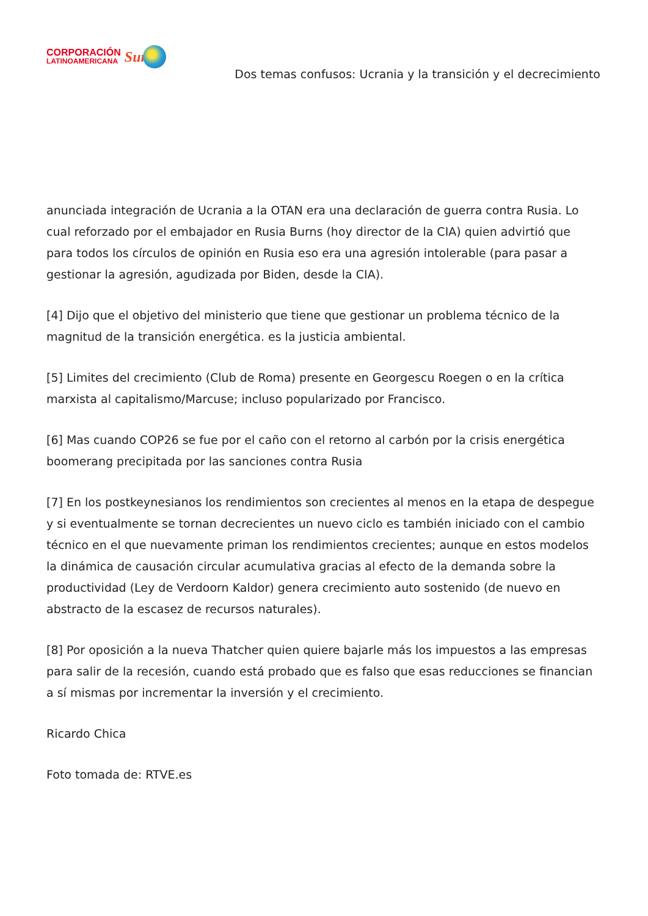CORPORACIÓN
LATINOAMERICANA
Sur
Dos temas confusos: Ucrania y la transición y el decrecimiento
anunciada integración de Ucrania a la OTAN era una declaración de guerra contra Rusia. Lo cual reforzado por el embajador en Rusia Burns (hoy director de la CIA) quien advirtió que para todos los círculos de opinión en Rusia eso era una agresión intolerable (para pasar a gestionar la agresión, agudizada por Biden, desde la CIA).
[4] Dijo que el objetivo del ministerio que tiene que gestionar un problema técnico de la magnitud de la transición energética. es la justicia ambiental.
[5] Limites del crecimiento (Club de Roma) presente en Georgescu Roegen o en la crítica marxista al capitalismo/Marcuse; incluso popularizado por Francisco.
[6] Mas cuando COP26 se fue por el caño con el retorno al carbón por la crisis energética boomerang precipitada por las sanciones contra Rusia
[7] En los postkeynesianos los rendimientos son crecientes al menos en la etapa de despegue y si eventualmente se tornan decrecientes un nuevo ciclo es también iniciado con el cambio técnico en el que nuevamente priman los rendimientos crecientes; aunque en estos modelos la dinámica de causación circular acumulativa gracias al efecto de la demanda sobre la productividad (Ley de Verdoorn Kaldor) genera crecimiento auto sostenido (de nuevo en abstracto de la escasez de recursos naturales).
[8] Por oposición a la nueva Thatcher quien quiere bajarle más los impuestos a las empresas para salir de la recesión, cuando está probado que es falso que esas reducciones se financian a sí mismas por incrementar la inversión y el crecimiento.
Ricardo Chica
Foto tomada de: RTVE.es